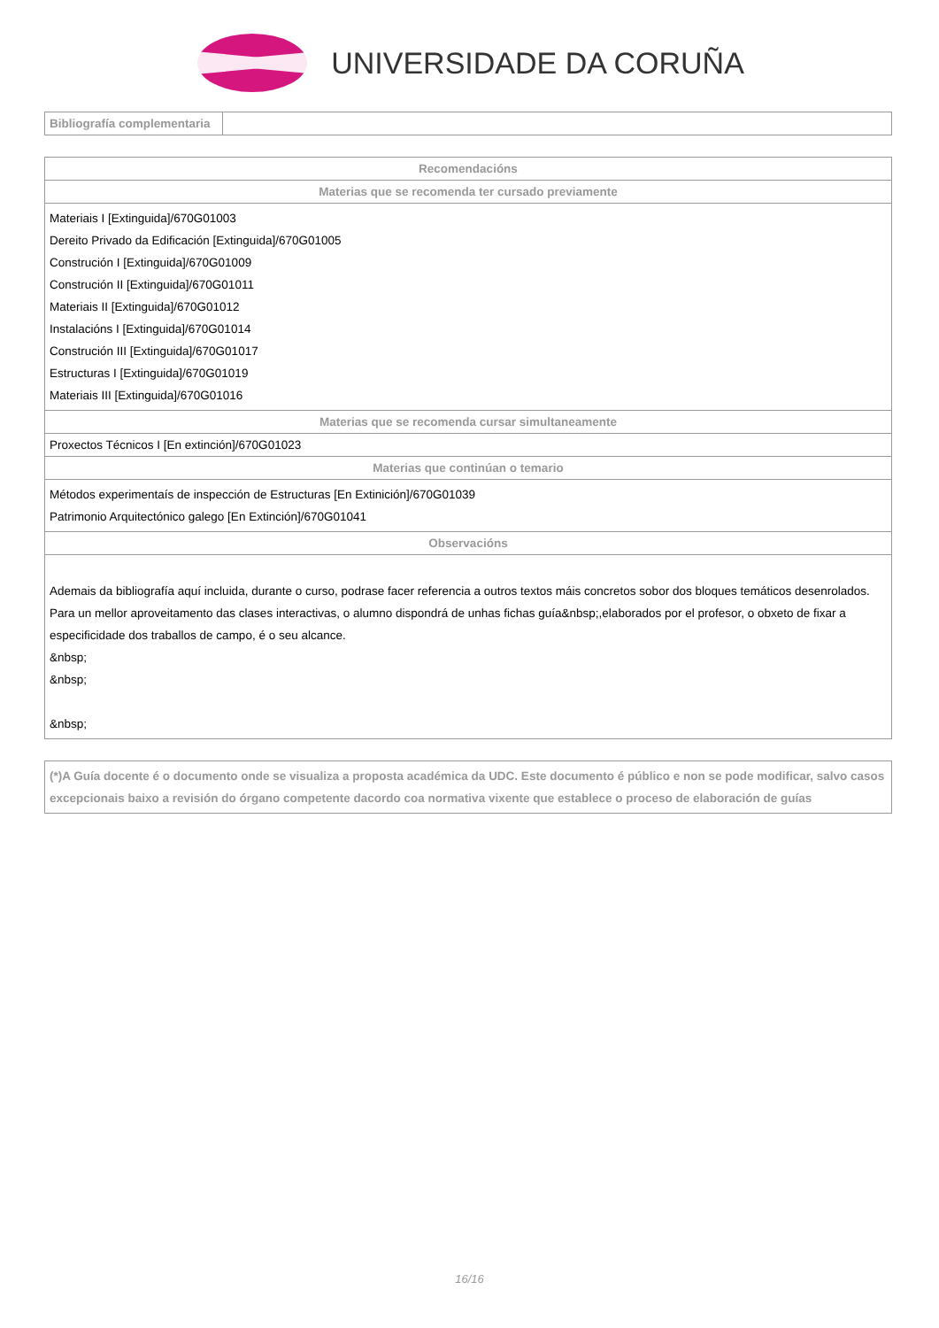UNIVERSIDADE DA CORUÑA
| Bibliografía complementaria | |
| Recomendacións |
| --- |
| Materias que se recomenda ter cursado previamente |
| Materiais I [Extinguida]/670G01003 Dereito Privado da Edificación [Extinguida]/670G01005 Construción I [Extinguida]/670G01009 Construción II [Extinguida]/670G01011 Materiais II [Extinguida]/670G01012 Instalacións I [Extinguida]/670G01014 Construción III [Extinguida]/670G01017 Estructuras I [Extinguida]/670G01019 Materiais III [Extinguida]/670G01016 |
| Materias que se recomenda cursar simultaneamente |
| Proxectos Técnicos I [En extinción]/670G01023 |
| Materias que continúan o temario |
| Métodos experimentaís de inspección de Estructuras [En Extinición]/670G01039 Patrimonio Arquitectónico galego [En Extinción]/670G01041 |
| Observacións |
| Ademais da bibliografía aquí incluida, durante o curso, podrase facer referencia a outros textos máis concretos sobor dos bloques temáticos desenrolados. Para un mellor aproveitamento das clases interactivas, o alumno dispondrá de unhas fichas guía&nbsp;,elaborados por el profesor, o obxeto de fixar a especificidade dos traballos de campo, é o seu alcance. &nbsp; &nbsp; &nbsp; |
| (*)A Guía docente é o documento onde se visualiza a proposta académica da UDC. Este documento é público e non se pode modificar, salvo casos excepcionais baixo a revisión do órgano competente dacordo coa normativa vixente que establece o proceso de elaboración de guías |
16/16